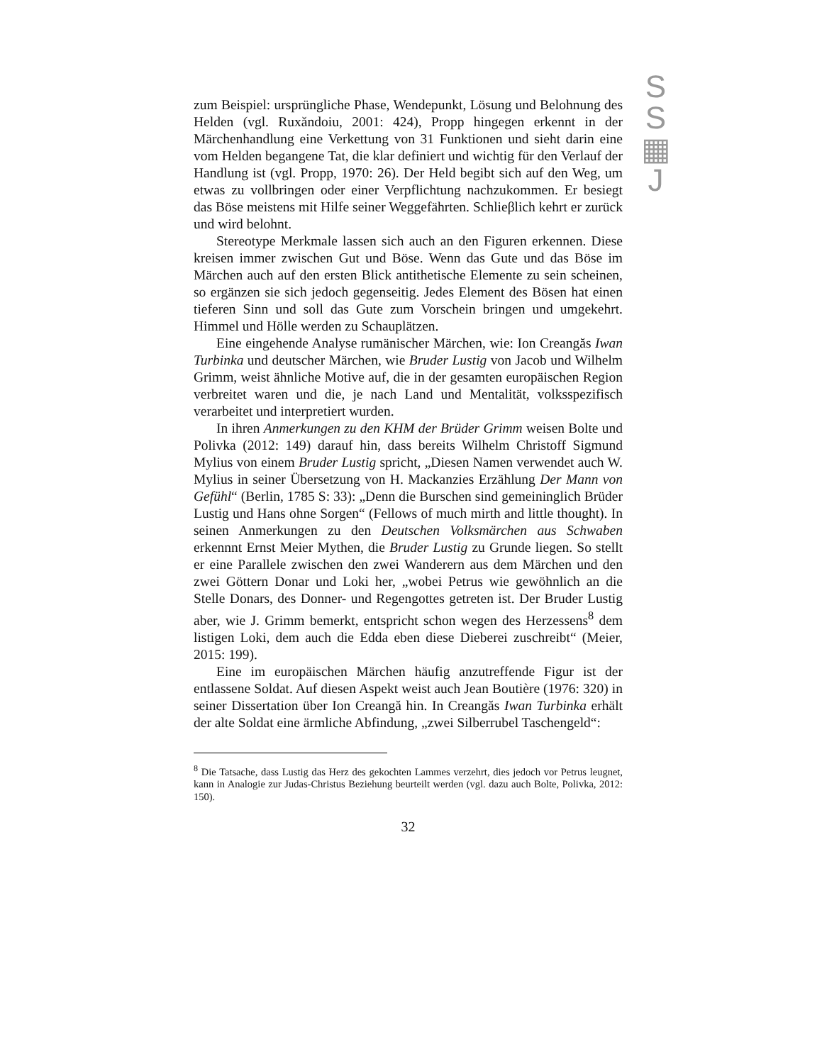S
S
▦
J
zum Beispiel: ursprüngliche Phase, Wendepunkt, Lösung und Belohnung des Helden (vgl. Ruxăndoiu, 2001: 424), Propp hingegen erkennt in der Märchenhandlung eine Verkettung von 31 Funktionen und sieht darin eine vom Helden begangene Tat, die klar definiert und wichtig für den Verlauf der Handlung ist (vgl. Propp, 1970: 26). Der Held begibt sich auf den Weg, um etwas zu vollbringen oder einer Verpflichtung nachzukommen. Er besiegt das Böse meistens mit Hilfe seiner Weggefährten. Schlieβlich kehrt er zurück und wird belohnt.
Stereotype Merkmale lassen sich auch an den Figuren erkennen. Diese kreisen immer zwischen Gut und Böse. Wenn das Gute und das Böse im Märchen auch auf den ersten Blick antithetische Elemente zu sein scheinen, so ergänzen sie sich jedoch gegenseitig. Jedes Element des Bösen hat einen tieferen Sinn und soll das Gute zum Vorschein bringen und umgekehrt. Himmel und Hölle werden zu Schauplätzen.
Eine eingehende Analyse rumänischer Märchen, wie: Ion Creangăs Iwan Turbinka und deutscher Märchen, wie Bruder Lustig von Jacob und Wilhelm Grimm, weist ähnliche Motive auf, die in der gesamten europäischen Region verbreitet waren und die, je nach Land und Mentalität, volksspezifisch verarbeitet und interpretiert wurden.
In ihren Anmerkungen zu den KHM der Brüder Grimm weisen Bolte und Polivka (2012: 149) darauf hin, dass bereits Wilhelm Christoff Sigmund Mylius von einem Bruder Lustig spricht, „Diesen Namen verwendet auch W. Mylius in seiner Übersetzung von H. Mackanzies Erzählung Der Mann von Gefühl“ (Berlin, 1785 S: 33): „Denn die Burschen sind gemeininglich Brüder Lustig und Hans ohne Sorgen“ (Fellows of much mirth and little thought). In seinen Anmerkungen zu den Deutschen Volksmärchen aus Schwaben erkennnt Ernst Meier Mythen, die Bruder Lustig zu Grunde liegen. So stellt er eine Parallele zwischen den zwei Wanderern aus dem Märchen und den zwei Göttern Donar und Loki her, „wobei Petrus wie gewöhnlich an die Stelle Donars, des Donner- und Regengottes getreten ist. Der Bruder Lustig aber, wie J. Grimm bemerkt, entspricht schon wegen des Herzessens<sup>8</sup> dem listigen Loki, dem auch die Edda eben diese Dieberei zuschreibt“ (Meier, 2015: 199).
Eine im europäischen Märchen häufig anzutreffende Figur ist der entlassene Soldat. Auf diesen Aspekt weist auch Jean Boutière (1976: 320) in seiner Dissertation über Ion Creangă hin. In Creangăs Iwan Turbinka erhält der alte Soldat eine ärmliche Abfindung, „zwei Silberrubel Taschengeld“:
<sup>8</sup> Die Tatsache, dass Lustig das Herz des gekochten Lammes verzehrt, dies jedoch vor Petrus leugnet, kann in Analogie zur Judas-Christus Beziehung beurteilt werden (vgl. dazu auch Bolte, Polivka, 2012: 150).
32